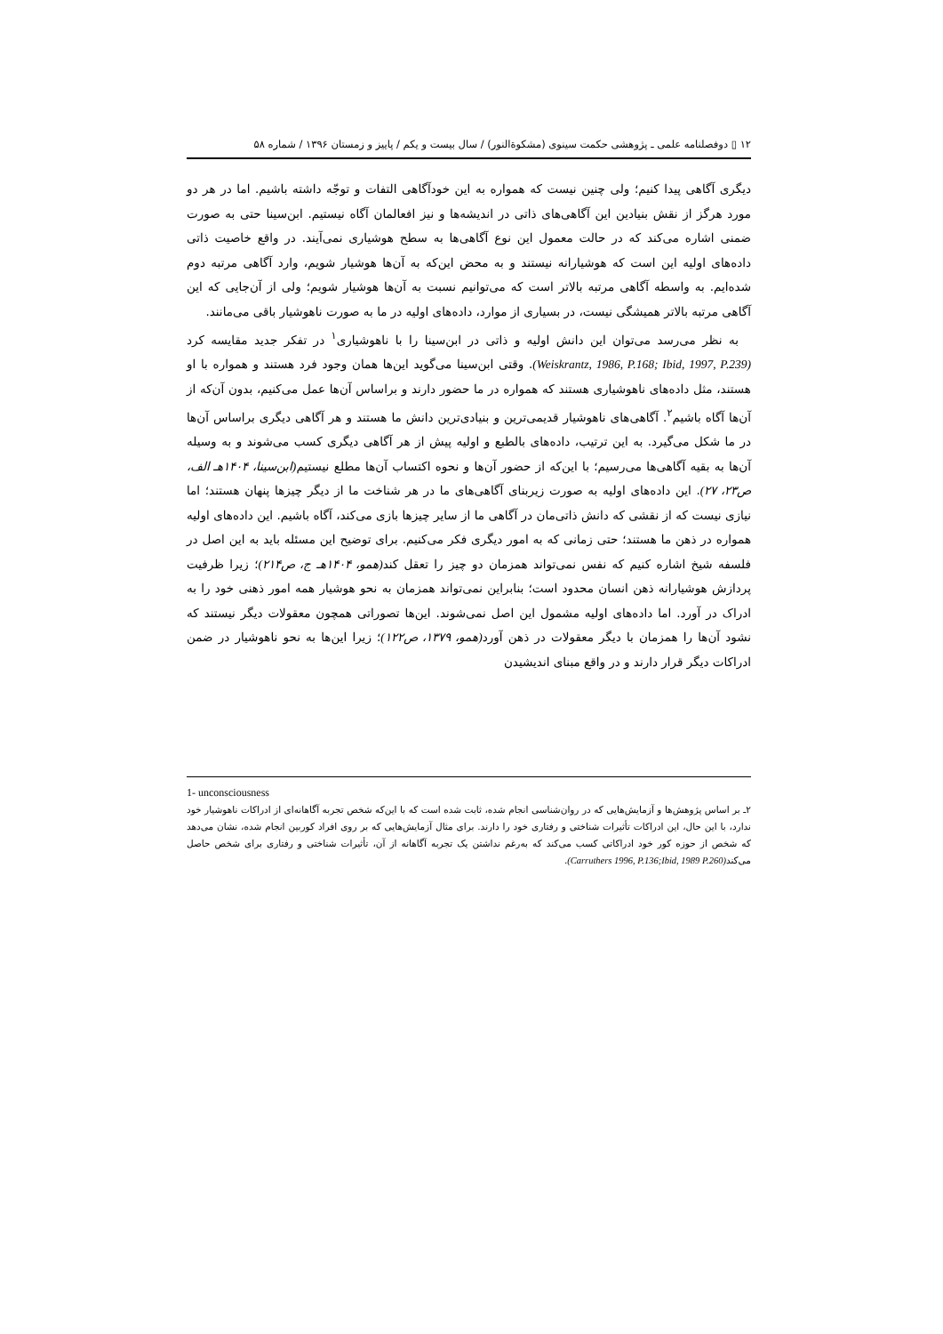۱۲ ▯ دوفصلنامه علمی ـ پژوهشی حکمت سینوی (مشکوة‌النور) / سال بیست و یکم / پاییز و زمستان ۱۳۹۶ / شماره ۵۸
دیگری آگاهی پیدا کنیم؛ ولی چنین نیست که همواره به این خودآگاهی التفات و توجّه داشته باشیم. اما در هر دو مورد هرگز از نقش بنیادین این آگاهی‌های ذاتی در اندیشه‌ها و نیز افعالمان آگاه نیستیم. ابن‌سینا حتی به صورت ضمنی اشاره می‌کند که در حالت معمول این نوع آگاهی‌ها به سطح هوشیاری نمی‌آیند. در واقع خاصیت ذاتی داده‌های اولیه این است که هوشیارانه نیستند و به محض این‌که به آن‌ها هوشیار شویم، وارد آگاهی مرتبه دوم شده‌ایم. به واسطه آگاهی مرتبه بالاتر است که می‌توانیم نسبت به آن‌ها هوشیار شویم؛ ولی از آن‌جایی که این آگاهی مرتبه بالاتر همیشگی نیست، در بسیاری از موارد، داده‌های اولیه در ما به صورت ناهوشیار باقی می‌مانند.
به نظر می‌رسد می‌توان این دانش اولیه و ذاتی در ابن‌سینا را با ناهوشیاری<sup>۱</sup> در تفکر جدید مقایسه کرد (Weiskrantz, 1986, P.168; Ibid, 1997, P.239). وقتی ابن‌سینا می‌گوید این‌ها همان وجود فرد هستند و همواره با او هستند، مثل داده‌های ناهوشیاری هستند که همواره در ما حضور دارند و براساس آن‌ها عمل می‌کنیم، بدون آن‌که از آن‌ها آگاه باشیم<sup>۲</sup>. آگاهی‌های ناهوشیار قدیمی‌ترین و بنیادی‌ترین دانش ما هستند و هر آگاهی دیگری براساس آن‌ها در ما شکل می‌گیرد. به این ترتیب، داده‌های بالطبع و اولیه پیش از هر آگاهی دیگری کسب می‌شوند و به وسیله آن‌ها به بقیه آگاهی‌ها می‌رسیم؛ با این‌که از حضور آن‌ها و نحوه اکتساب آن‌ها مطلع نیستیم(ابن‌سینا، ۱۴۰۴هـ الف، ص۲۳، ۲۷). این داده‌های اولیه به صورت زیربنای آگاهی‌های ما در هر شناخت ما از دیگر چیزها پنهان هستند؛ اما نیازی نیست که از نقشی که دانش ذاتی‌مان در آگاهی ما از سایر چیزها بازی می‌کند، آگاه باشیم. این داده‌های اولیه همواره در ذهن ما هستند؛ حتی زمانی که به امور دیگری فکر می‌کنیم. برای توضیح این مسئله باید به این اصل در فلسفه شیخ اشاره کنیم که نفس نمی‌تواند همزمان دو چیز را تعقل کند(همو، ۱۴۰۴هـ ج، ص۲۱۴)؛ زیرا ظرفیت پردازش هوشیارانه ذهن انسان محدود است؛ بنابراین نمی‌تواند همزمان به نحو هوشیار همه امور ذهنی خود را به ادراک در آورد. اما داده‌های اولیه مشمول این اصل نمی‌شوند. این‌ها تصوراتی همچون معقولات دیگر نیستند که نشود آن‌ها را همزمان با دیگر معقولات در ذهن آورد(همو، ۱۳۷۹، ص۱۲۲)؛ زیرا این‌ها به نحو ناهوشیار در ضمن ادراکات دیگر قرار دارند و در واقع مبنای اندیشیدن
1- unconsciousness
۲ـ بر اساس پژوهش‌ها و آزمایش‌هایی که در روان‌شناسی انجام شده، ثابت شده است که با این‌که شخص تجربه آگاهانه‌ای از ادراکات ناهوشیار خود ندارد، با این حال، این ادراکات تأثیرات شناختی و رفتاری خود را دارند. برای مثال آزمایش‌هایی که بر روی افراد کوربین انجام شده، نشان می‌دهد که شخص از حوزه کور خود ادراکاتی کسب می‌کند که به‌رغم نداشتن یک تجربه آگاهانه از آن، تأثیرات شناختی و رفتاری برای شخص حاصل می‌کند(Carruthers 1996, P.136;Ibid, 1989 P.260).